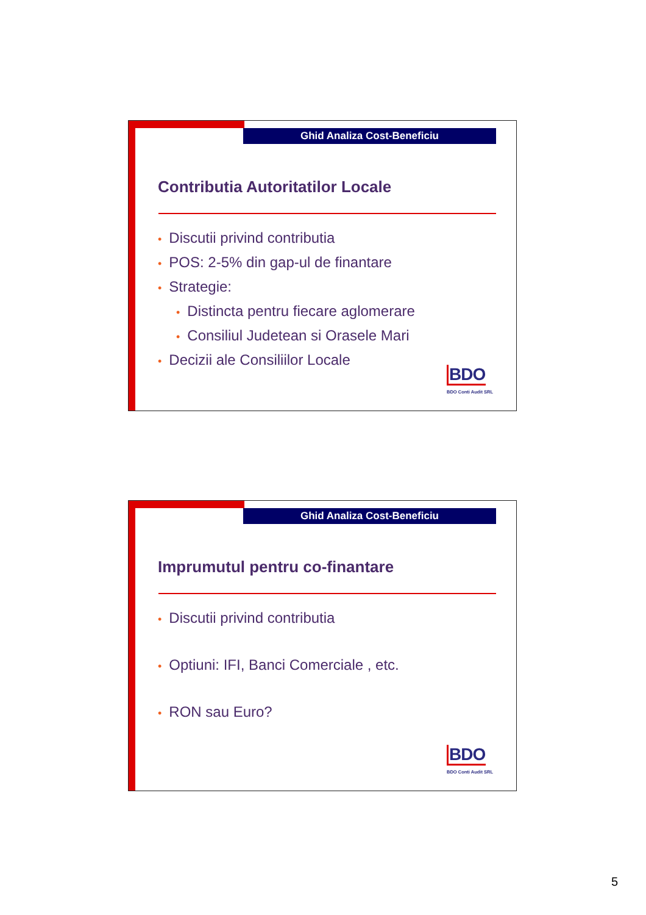Ghid Analiza Cost-Beneficiu
Contributia Autoritatilor Locale
• Discutii privind contributia
• POS: 2-5% din gap-ul de finantare
• Strategie:
• Distincta pentru fiecare aglomerare
• Consiliul Judetean si Orasele Mari
• Decizii ale Consiliilor Locale
BDO
BDO Conti Audit SRL
Ghid Analiza Cost-Beneficiu
Imprumutul pentru co-finantare
• Discutii privind contributia
• Optiuni: IFI, Banci Comerciale , etc.
• RON sau Euro?
BDO
BDO Conti Audit SRL
5